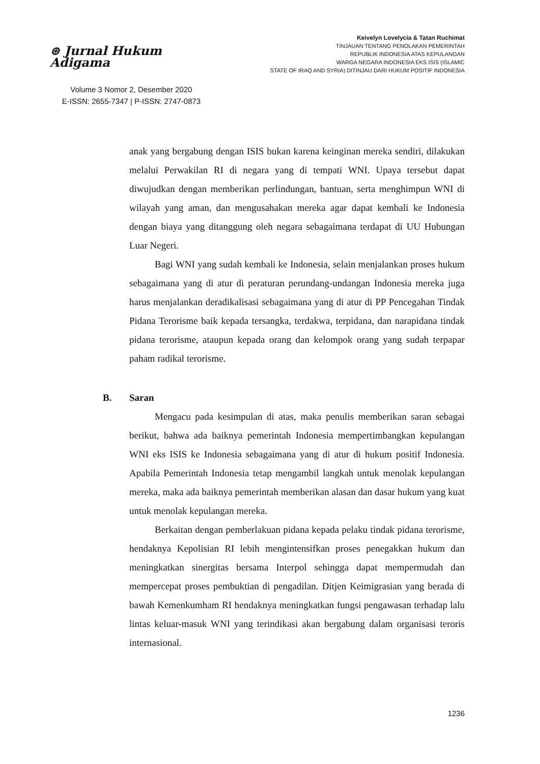⊛ Jurnal Hukum Adigama
Volume 3 Nomor 2, Desember 2020
E-ISSN: 2655-7347 | P-ISSN: 2747-0873
Keivelyn Lovelycia & Tatan Ruchimat
TINJAUAN TENTANG PENOLAKAN PEMERINTAH
REPUBLIK INDONESIA ATAS KEPULANGAN
WARGA NEGARA INDONESIA EKS ISIS (ISLAMIC
STATE OF IRAQ AND SYRIA) DITINJAU DARI HUKUM POSITIF INDONESIA
anak yang bergabung dengan ISIS bukan karena keinginan mereka sendiri, dilakukan melalui Perwakilan RI di negara yang di tempati WNI. Upaya tersebut dapat diwujudkan dengan memberikan perlindungan, bantuan, serta menghimpun WNI di wilayah yang aman, dan mengusahakan mereka agar dapat kembali ke Indonesia dengan biaya yang ditanggung oleh negara sebagaimana terdapat di UU Hubungan Luar Negeri.
Bagi WNI yang sudah kembali ke Indonesia, selain menjalankan proses hukum sebagaimana yang di atur di peraturan perundang-undangan Indonesia mereka juga harus menjalankan deradikalisasi sebagaimana yang di atur di PP Pencegahan Tindak Pidana Terorisme baik kepada tersangka, terdakwa, terpidana, dan narapidana tindak pidana terorisme, ataupun kepada orang dan kelompok orang yang sudah terpapar paham radikal terorisme.
B. Saran
Mengacu pada kesimpulan di atas, maka penulis memberikan saran sebagai berikut, bahwa ada baiknya pemerintah Indonesia mempertimbangkan kepulangan WNI eks ISIS ke Indonesia sebagaimana yang di atur di hukum positif Indonesia. Apabila Pemerintah Indonesia tetap mengambil langkah untuk menolak kepulangan mereka, maka ada baiknya pemerintah memberikan alasan dan dasar hukum yang kuat untuk menolak kepulangan mereka.
Berkaitan dengan pemberlakuan pidana kepada pelaku tindak pidana terorisme, hendaknya Kepolisian RI lebih mengintensifkan proses penegakkan hukum dan meningkatkan sinergitas bersama Interpol sehingga dapat mempermudah dan mempercepat proses pembuktian di pengadilan. Ditjen Keimigrasian yang berada di bawah Kemenkumham RI hendaknya meningkatkan fungsi pengawasan terhadap lalu lintas keluar-masuk WNI yang terindikasi akan bergabung dalam organisasi teroris internasional.
1236